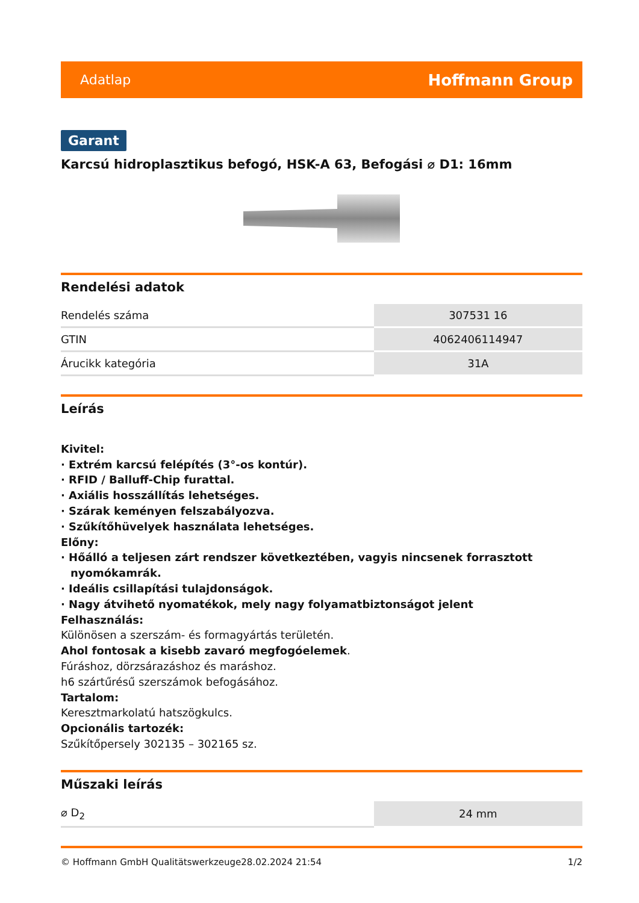Adatlap Hoffmann Group
Garant
Karcsú hidroplasztikus befogó, HSK-A 63, Befogási ⌀ D1: 16mm
Rendelési adatok
| Rendelés száma | 307531 16 |
| GTIN | 4062406114947 |
| Árucikk kategória | 31A |
Leírás
Kivitel:
· Extrém karcsú felépítés (3°-os kontúr).
· RFID / Balluff-Chip furattal.
· Axiális hosszállítás lehetséges.
· Szárak keményen felszabályozva.
· Szűkítőhüvelyek használata lehetséges.
Előny:
· Hőálló a teljesen zárt rendszer következtében, vagyis nincsenek forrasztott nyomókamrák.
· Ideális csillapítási tulajdonságok.
· Nagy átvihető nyomatékok, mely nagy folyamatbiztonságot jelent
Felhasználás:
Különösen a szerszám- és formagyártás területén.
Ahol fontosak a kisebb zavaró megfogóelemek.
Fúráshoz, dörzsárazáshoz és maráshoz.
h6 szártűrésű szerszámok befogásához.
Tartalom:
Keresztmarkolatú hatszögkulcs.
Opcionális tartozék:
Szűkítőpersely 302135 – 302165 sz.
Műszaki leírás
| ⌀ D<sub>2</sub> | 24 mm |
© Hoffmann GmbH Qualitätswerkzeuge 28.02.2024 21:54 1/2